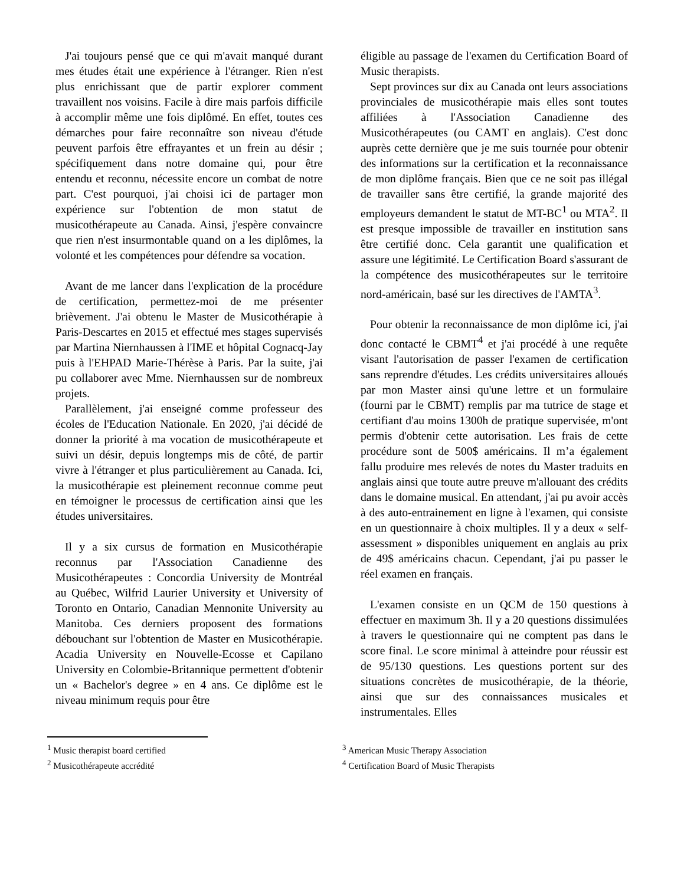J'ai toujours pensé que ce qui m'avait manqué durant mes études était une expérience à l'étranger. Rien n'est plus enrichissant que de partir explorer comment travaillent nos voisins. Facile à dire mais parfois difficile à accomplir même une fois diplômé. En effet, toutes ces démarches pour faire reconnaître son niveau d'étude peuvent parfois être effrayantes et un frein au désir ; spécifiquement dans notre domaine qui, pour être entendu et reconnu, nécessite encore un combat de notre part. C'est pourquoi, j'ai choisi ici de partager mon expérience sur l'obtention de mon statut de musicothérapeute au Canada. Ainsi, j'espère convaincre que rien n'est insurmontable quand on a les diplômes, la volonté et les compétences pour défendre sa vocation.
Avant de me lancer dans l'explication de la procédure de certification, permettez-moi de me présenter brièvement. J'ai obtenu le Master de Musicothérapie à Paris-Descartes en 2015 et effectué mes stages supervisés par Martina Niernhaussen à l'IME et hôpital Cognacq-Jay puis à l'EHPAD Marie-Thérèse à Paris. Par la suite, j'ai pu collaborer avec Mme. Niernhaussen sur de nombreux projets.
Parallèlement, j'ai enseigné comme professeur des écoles de l'Education Nationale. En 2020, j'ai décidé de donner la priorité à ma vocation de musicothérapeute et suivi un désir, depuis longtemps mis de côté, de partir vivre à l'étranger et plus particulièrement au Canada. Ici, la musicothérapie est pleinement reconnue comme peut en témoigner le processus de certification ainsi que les études universitaires.
Il y a six cursus de formation en Musicothérapie reconnus par l'Association Canadienne des Musicothérapeutes : Concordia University de Montréal au Québec, Wilfrid Laurier University et University of Toronto en Ontario, Canadian Mennonite University au Manitoba. Ces derniers proposent des formations débouchant sur l'obtention de Master en Musicothérapie. Acadia University en Nouvelle-Ecosse et Capilano University en Colombie-Britannique permettent d'obtenir un « Bachelor's degree » en 4 ans. Ce diplôme est le niveau minimum requis pour être
éligible au passage de l'examen du Certification Board of Music therapists.
Sept provinces sur dix au Canada ont leurs associations provinciales de musicothérapie mais elles sont toutes affiliées à l'Association Canadienne des Musicothérapeutes (ou CAMT en anglais). C'est donc auprès cette dernière que je me suis tournée pour obtenir des informations sur la certification et la reconnaissance de mon diplôme français. Bien que ce ne soit pas illégal de travailler sans être certifié, la grande majorité des employeurs demandent le statut de MT-BC<sup>1</sup> ou MTA<sup>2</sup>. Il est presque impossible de travailler en institution sans être certifié donc. Cela garantit une qualification et assure une légitimité. Le Certification Board s'assurant de la compétence des musicothérapeutes sur le territoire nord-américain, basé sur les directives de l'AMTA<sup>3</sup>.
Pour obtenir la reconnaissance de mon diplôme ici, j'ai donc contacté le CBMT<sup>4</sup> et j'ai procédé à une requête visant l'autorisation de passer l'examen de certification sans reprendre d'études. Les crédits universitaires alloués par mon Master ainsi qu'une lettre et un formulaire (fourni par le CBMT) remplis par ma tutrice de stage et certifiant d'au moins 1300h de pratique supervisée, m'ont permis d'obtenir cette autorisation. Les frais de cette procédure sont de 500$ américains. Il m’a également fallu produire mes relevés de notes du Master traduits en anglais ainsi que toute autre preuve m'allouant des crédits dans le domaine musical. En attendant, j'ai pu avoir accès à des auto-entrainement en ligne à l'examen, qui consiste en un questionnaire à choix multiples. Il y a deux « self-assessment » disponibles uniquement en anglais au prix de 49$ américains chacun. Cependant, j'ai pu passer le réel examen en français.
L'examen consiste en un QCM de 150 questions à effectuer en maximum 3h. Il y a 20 questions dissimulées à travers le questionnaire qui ne comptent pas dans le score final. Le score minimal à atteindre pour réussir est de 95/130 questions. Les questions portent sur des situations concrètes de musicothérapie, de la théorie, ainsi que sur des connaissances musicales et instrumentales. Elles
<sup>1</sup> Music therapist board certified
<sup>2</sup> Musicothérapeute accrédité
<sup>3</sup> American Music Therapy Association
<sup>4</sup> Certification Board of Music Therapists